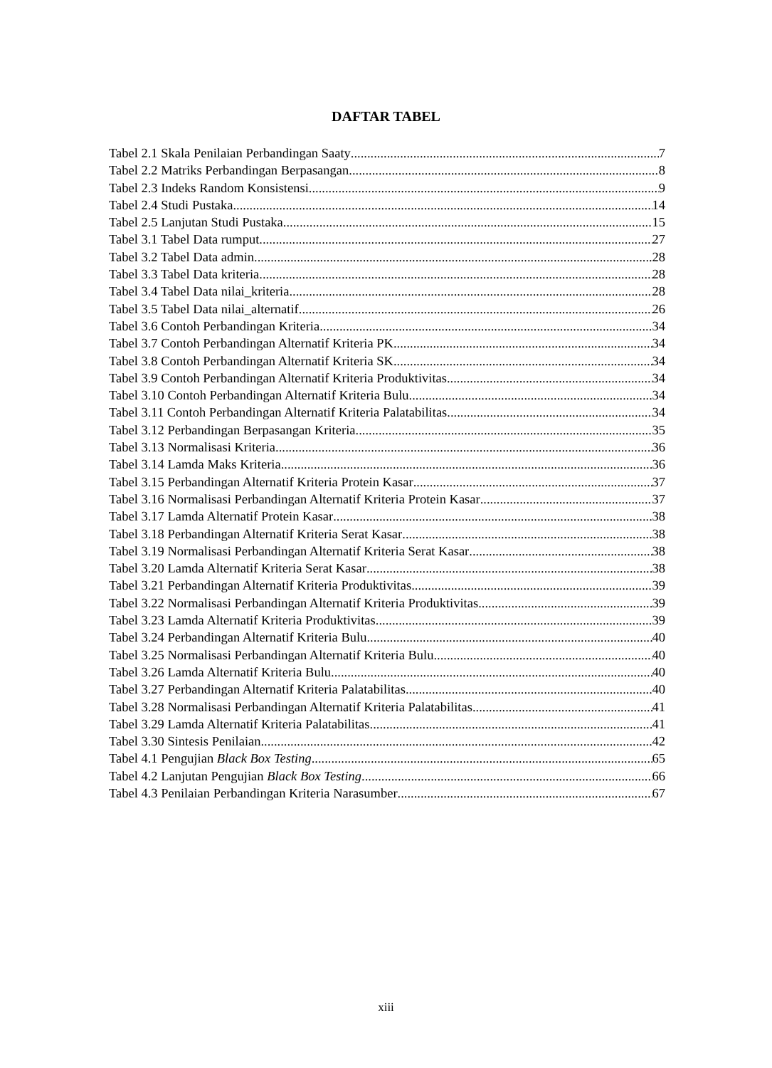DAFTAR TABEL
Tabel 2.1 Skala Penilaian Perbandingan Saaty 7
Tabel 2.2 Matriks Perbandingan Berpasangan 8
Tabel 2.3 Indeks Random Konsistensi 9
Tabel 2.4 Studi Pustaka 14
Tabel 2.5 Lanjutan Studi Pustaka 15
Tabel 3.1 Tabel Data rumput 27
Tabel 3.2 Tabel Data admin 28
Tabel 3.3 Tabel Data kriteria 28
Tabel 3.4 Tabel Data nilai_kriteria 28
Tabel 3.5 Tabel Data nilai_alternatif 26
Tabel 3.6 Contoh Perbandingan Kriteria 34
Tabel 3.7 Contoh Perbandingan Alternatif Kriteria PK 34
Tabel 3.8 Contoh Perbandingan Alternatif Kriteria SK 34
Tabel 3.9 Contoh Perbandingan Alternatif Kriteria Produktivitas 34
Tabel 3.10 Contoh Perbandingan Alternatif Kriteria Bulu 34
Tabel 3.11 Contoh Perbandingan Alternatif Kriteria Palatabilitas 34
Tabel 3.12 Perbandingan Berpasangan Kriteria 35
Tabel 3.13 Normalisasi Kriteria 36
Tabel 3.14 Lamda Maks Kriteria 36
Tabel 3.15 Perbandingan Alternatif Kriteria Protein Kasar 37
Tabel 3.16 Normalisasi Perbandingan Alternatif Kriteria Protein Kasar 37
Tabel 3.17 Lamda Alternatif Protein Kasar 38
Tabel 3.18 Perbandingan Alternatif Kriteria Serat Kasar 38
Tabel 3.19 Normalisasi Perbandingan Alternatif Kriteria Serat Kasar 38
Tabel 3.20 Lamda Alternatif Kriteria Serat Kasar 38
Tabel 3.21 Perbandingan Alternatif Kriteria Produktivitas 39
Tabel 3.22 Normalisasi Perbandingan Alternatif Kriteria Produktivitas 39
Tabel 3.23 Lamda Alternatif Kriteria Produktivitas 39
Tabel 3.24 Perbandingan Alternatif Kriteria Bulu 40
Tabel 3.25 Normalisasi Perbandingan Alternatif Kriteria Bulu 40
Tabel 3.26 Lamda Alternatif Kriteria Bulu 40
Tabel 3.27 Perbandingan Alternatif Kriteria Palatabilitas 40
Tabel 3.28 Normalisasi Perbandingan Alternatif Kriteria Palatabilitas 41
Tabel 3.29 Lamda Alternatif Kriteria Palatabilitas 41
Tabel 3.30 Sintesis Penilaian 42
Tabel 4.1 Pengujian Black Box Testing 65
Tabel 4.2 Lanjutan Pengujian Black Box Testing 66
Tabel 4.3 Penilaian Perbandingan Kriteria Narasumber 67
xiii